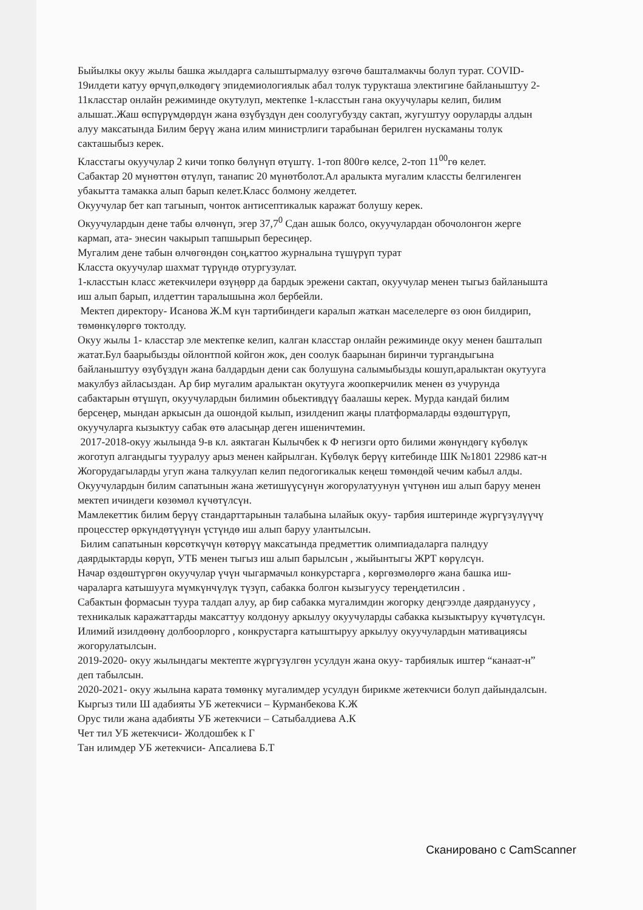Быйылкы окуу жылы башка жылдарга салыштырмалуу өзгөчө башталмакчы болуп турат. COVID-19илдети катуу өрчүп,өлкөдөгү эпидемиологиялык абал толук турукташа электигине байланыштуу 2-11класстар онлайн режиминде окутулуп, мектепке 1-класстын гана окуучулары келип, билим алышат..Жаш өспүрүмдөрдүн жана өзүбүздүн ден соолугубузду сактап, жугуштуу ооруларды алдын алуу максатында Билим берүү жана илим министрлиги тарабынан берилген нускаманы толук сакташыбыз керек.
Класстагы окуучулар 2 кичи топко бөлүнүп өтүштү. 1-топ 800гө келсе, 2-топ 11<sup>00</sup>гө келет.
Сабактар 20 мүнөттөн өтүлүп, танапис 20 мүнөтболот.Ал аралыкта мугалим классты белгиленген убакытта тамакка алып барып келет.Класс болмону желдетет.
Окуучулар бет кап тагынып, чонток антисептикалык каражат болушу керек.
Окуучулардын дене табы өлчөнүп, эгер 37,7<sup>0</sup> Сдан ашык болсо, окуучулардан обочолонгон жерге кармап, ата- энесин чакырып тапшырып бересиңер.
Мугалим дене табын өлчөгөндөн соң,каттоо журналына түшүрүп турат
Класста окуучулар шахмат түрүндө отургузулат.
1-класстын класс жетекчилери өзүңөрр да бардык эрежени сактап, окуучулар менен тыгыз байланышта иш алып барып, илдеттин таралышына жол бербейли.
Мектеп директору- Исанова Ж.М күн тартибиндеги каралып жаткан маселелерге өз оюн билдирип, төмөнкүлөргө токтолду.
Окуу жылы 1- класстар эле мектепке келип, калган класстар онлайн режиминде окуу менен башталып жатат.Бул баарыбызды ойлонтпой койгон жок, ден соолук баарынан биринчи тургандыгына байланыштуу өзүбүздүн жана балдардын дени сак болушуна салымыбызды кошуп,аралыктан окутууга макулбуз айласыздан. Ар бир мугалим аралыктан окутууга жоопкерчилик менен өз учурунда сабактарын өтүшүп, окуучулардын билимин обьективдүү баалашы керек. Мурда кандай билим берсеңер, мындан аркысын да ошондой кылып, изилденип жаңы платформаларды өздөштүрүп, окуучуларга кызыктуу сабак өтө аласыңар деген ишеничтемин.
2017-2018-окуу жылында 9-в кл. аяктаган Кылычбек к Ф негизги орто билими жөнүндөгү күбөлүк жоготуп алгандыгы тууралуу арыз менен кайрылган. Күбөлүк берүү китебинде ШК №1801 22986 кат-н
Жогорудагыларды угуп жана талкуулап келип педогогикалык кеңеш төмөндөй чечим кабыл алды.
Окуучулардын билим сапатынын жана жетишүүсүнүн жогорулатуунун үчтүнөн иш алып баруу менен мектеп ичиндеги көзөмөл күчөтүлсүн.
Мамлекеттик билим берүү стандарттарынын талабына ылайык окуу- тарбия иштеринде жүргүзүлүүчү процесстер өркүндөтүүнүн үстүндө иш алып баруу улантылсын.
Билим сапатынын көрсөткүчүн көтөрүү максатында предметтик олимпиадаларга палндуу даярдыктарды көрүп, УТБ менен тыгыз иш алып барылсын , жыйынтыгы ЖРТ көрүлсүн.
Начар өздөштүргөн окуучулар үчүн чыгармачыл конкурстарга , көргөзмөлөргө жана башка иш-чараларга катышууга мүмкүнчүлүк түзүп, сабакка болгон кызыгуусу тереңдетилсин .
Сабактын формасын туура талдап алуу, ар бир сабакка мугалимдин жогорку деңгээлде даярдануусу , техникалык каражаттарды максаттуу колдонуу аркылуу окуучуларды сабакка кызыктыруу күчөтүлсүн.
Илимий изилдөөнү долбоорлорго , конкрустарга катыштыруу аркылуу окуучулардын мативациясы жогорулатылсын.
2019-2020- окуу жылындагы мектепте жүргүзүлгөн усулдун жана окуу- тарбиялык иштер “канаат-н” деп табылсын.
2020-2021- окуу жылына карата төмөнкү мугалимдер усулдун бирикме жетекчиси болуп дайындалсын.
Кыргыз тили Ш адабияты УБ жетекчиси – Курманбекова К.Ж
Орус тили жана адабияты УБ жетекчиси – Сатыбалдиева А.К
Чет тил УБ жетекчиси- Жолдошбек к Г
Тан илимдер УБ жетекчиси- Апсалиева Б.Т
Сканировано с CamScanner